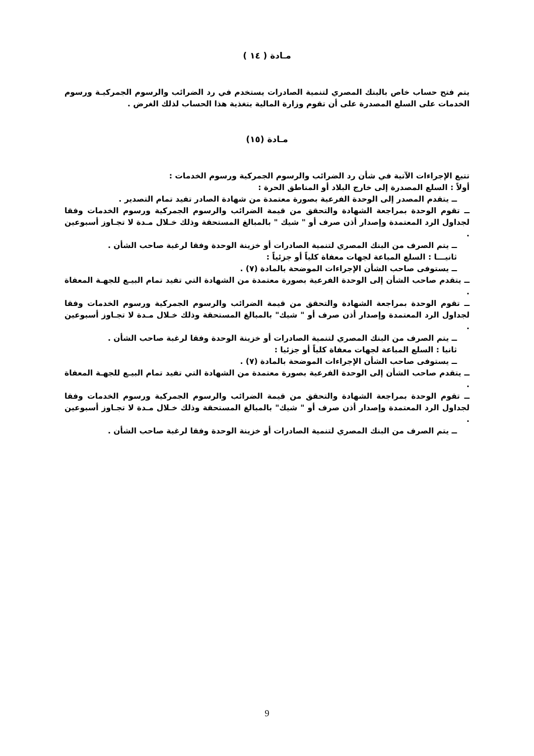مـادة ( ١٤ )
يتم فتح حساب خاص بالبنك المصري لتنمية الصادرات يستخدم في رد الضرائب والرسوم الجمركيـة ورسوم الخدمات على السلع المصدرة على أن تقوم وزارة المالية بتغذية هذا الحساب لذلك الغرض .
مـادة (١٥)
تتبع الإجراءات الآتية في شأن رد الضرائب والرسوم الجمركية ورسوم الخدمات :
أولاً : السلع المصدرة إلى خارج البلاد أو المناطق الحرة :
ــ يتقدم المصدر إلى الوحدة الفرعية بصورة معتمدة من شهادة الصادر تفيد تمام التصدير .
ــ تقوم الوحدة بمراجعة الشهادة والتحقق من قيمة الضرائب والرسوم الجمركية ورسوم الخدمات وفقا لجداول الرد المعتمدة وإصدار أذن صرف أو " شيك " بالمبالغ المستحقة وذلك خـلال مـدة لا تجـاوز أسبوعين .
ــ يتم الصرف من البنك المصري لتنمية الصادرات أو خزينة الوحدة وفقا لرغبة صاحب الشأن .
ثانيـــا : السلع المباعة لجهات معفاة كلياً أو جزئياً :
ــ يستوفى صاحب الشأن الإجراءات الموضحة بالمادة (٧) .
ــ يتقدم صاحب الشأن إلى الوحدة الفرعية بصورة معتمدة من الشهادة التي تفيد تمام البيـع للجهـة المعفاة .
ــ تقوم الوحدة بمراجعة الشهادة والتحقق من قيمة الضرائب والرسوم الجمركية ورسوم الخدمات وفقا لجداول الرد المعتمدة وإصدار أذن صرف أو " شيك" بالمبالغ المستحقة وذلك خـلال مـدة لا تجـاوز أسبوعين .
ــ يتم الصرف من البنك المصري لتنمية الصادرات أو خزينة الوحدة وفقا لرغبة صاحب الشأن .
ثانيا : السلع المباعة لجهات معفاة كلياً أو جزئيا :
ــ يستوفى صاحب الشأن الإجراءات الموضحة بالمادة (٧) .
ــ يتقدم صاحب الشأن إلى الوحدة الفرعية بصورة معتمدة من الشهادة التي تفيد تمام البيـع للجهـة المعفاة .
ــ تقوم الوحدة بمراجعة الشهادة والتحقق من قيمة الضرائب والرسوم الجمركية ورسوم الخدمات وفقا لجداول الرد المعتمدة وإصدار أذن صرف أو " شيك" بالمبالغ المستحقة وذلك خـلال مـدة لا تجـاوز أسبوعين .
ــ يتم الصرف من البنك المصري لتنمية الصادرات أو خزينة الوحدة وفقا لرغبة صاحب الشأن .
9